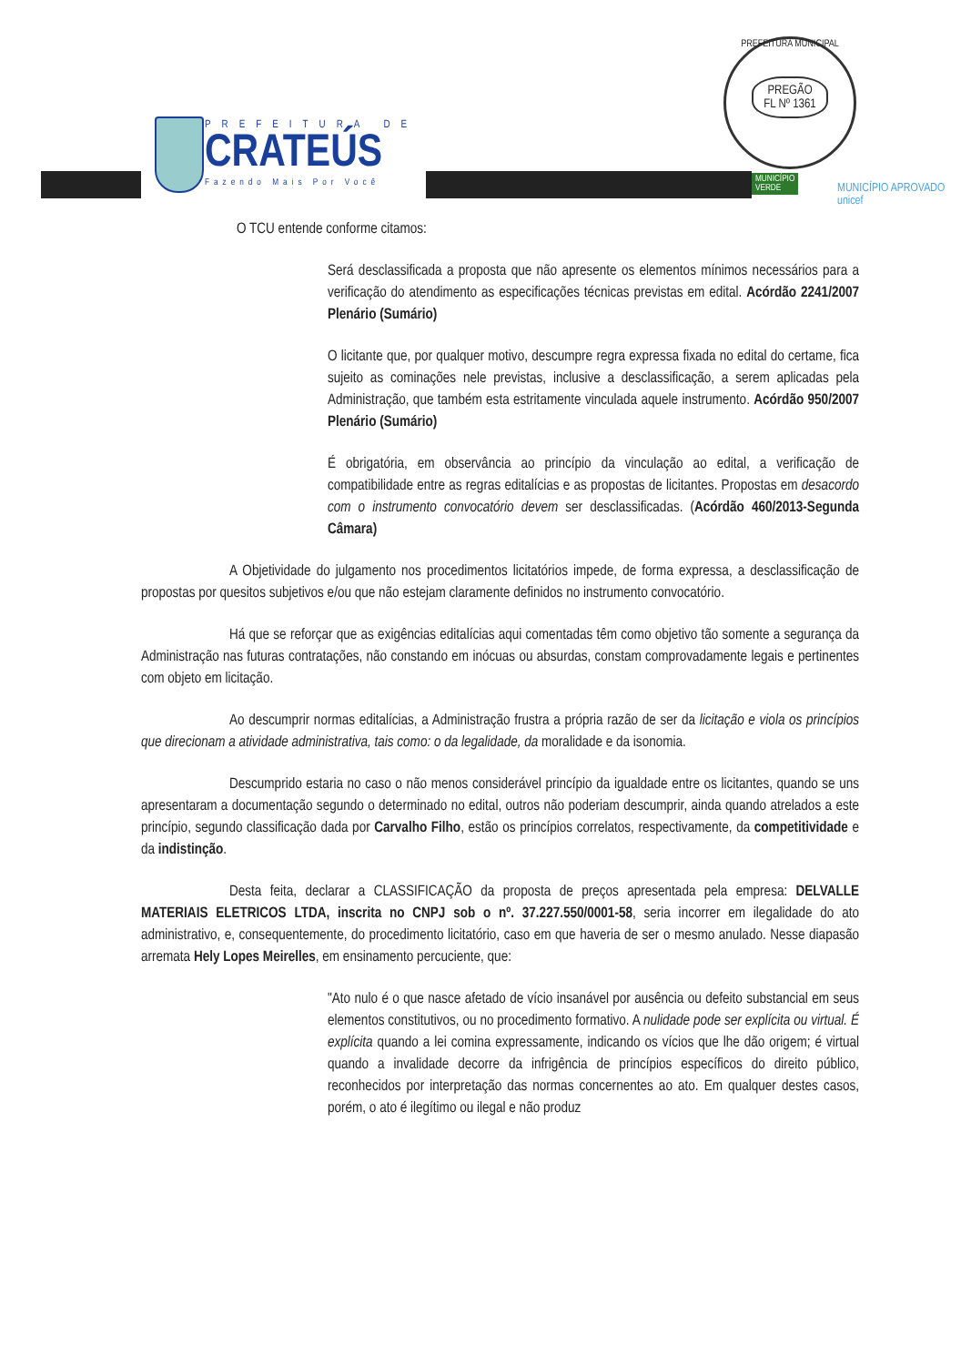PREFEITURA DE
CRATEÚS
Fazendo Mais Por Você
PREFEITURA MUNICIPAL
PREGÃO
FL Nº 1361
MUNICÍPIO
VERDE
MUNICÍPIO APROVADO
unicef
O TCU entende conforme citamos:
Será desclassificada a proposta que não apresente os elementos mínimos necessários para a verificação do atendimento as especificações técnicas previstas em edital. Acórdão 2241/2007 Plenário (Sumário)
O licitante que, por qualquer motivo, descumpre regra expressa fixada no edital do certame, fica sujeito as cominações nele previstas, inclusive a desclassificação, a serem aplicadas pela Administração, que também esta estritamente vinculada aquele instrumento. Acórdão 950/2007 Plenário (Sumário)
É obrigatória, em observância ao princípio da vinculação ao edital, a verificação de compatibilidade entre as regras editalícias e as propostas de licitantes. Propostas em desacordo com o instrumento convocatório devem ser desclassificadas. (Acórdão 460/2013-Segunda Câmara)
A Objetividade do julgamento nos procedimentos licitatórios impede, de forma expressa, a desclassificação de propostas por quesitos subjetivos e/ou que não estejam claramente definidos no instrumento convocatório.
Há que se reforçar que as exigências editalícias aqui comentadas têm como objetivo tão somente a segurança da Administração nas futuras contratações, não constando em inócuas ou absurdas, constam comprovadamente legais e pertinentes com objeto em licitação.
Ao descumprir normas editalícias, a Administração frustra a própria razão de ser da licitação e viola os princípios que direcionam a atividade administrativa, tais como: o da legalidade, da moralidade e da isonomia.
Descumprido estaria no caso o não menos considerável princípio da igualdade entre os licitantes, quando se uns apresentaram a documentação segundo o determinado no edital, outros não poderiam descumprir, ainda quando atrelados a este princípio, segundo classificação dada por Carvalho Filho, estão os princípios correlatos, respectivamente, da competitividade e da indistinção.
Desta feita, declarar a CLASSIFICAÇÃO da proposta de preços apresentada pela empresa: DELVALLE MATERIAIS ELETRICOS LTDA, inscrita no CNPJ sob o nº. 37.227.550/0001-58, seria incorrer em ilegalidade do ato administrativo, e, consequentemente, do procedimento licitatório, caso em que haveria de ser o mesmo anulado. Nesse diapasão arremata Hely Lopes Meirelles, em ensinamento percuciente, que:
"Ato nulo é o que nasce afetado de vício insanável por ausência ou defeito substancial em seus elementos constitutivos, ou no procedimento formativo. A nulidade pode ser explícita ou virtual. É explícita quando a lei comina expressamente, indicando os vícios que lhe dão origem; é virtual quando a invalidade decorre da infrigência de princípios específicos do direito público, reconhecidos por interpretação das normas concernentes ao ato. Em qualquer destes casos, porém, o ato é ilegítimo ou ilegal e não produz